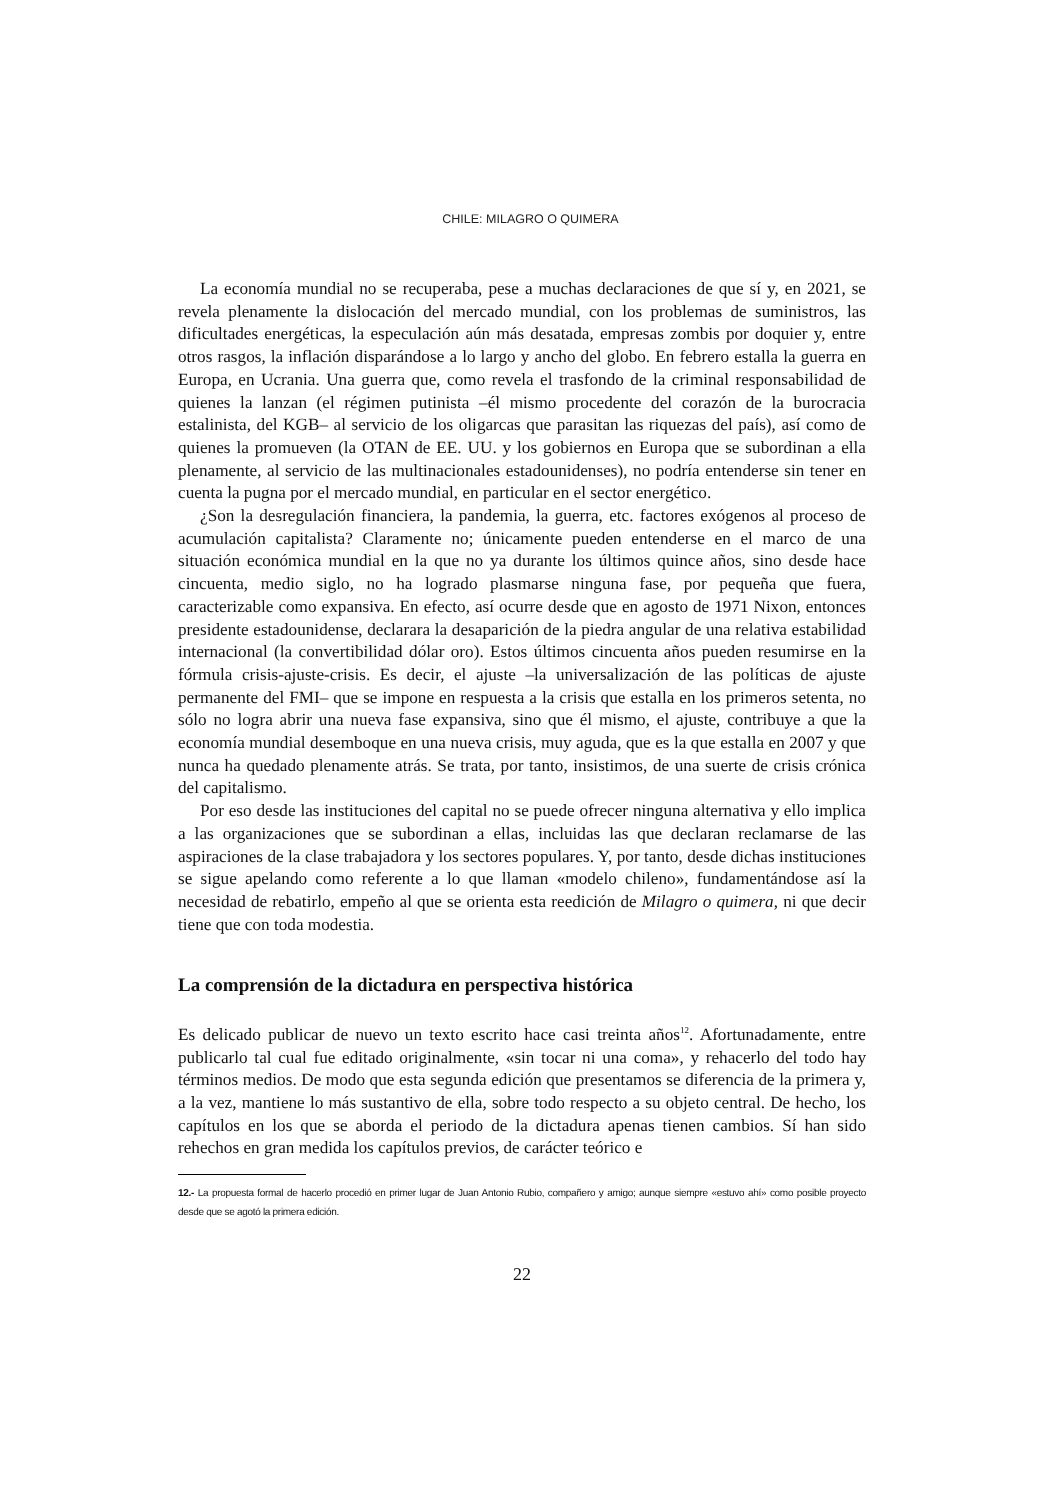CHILE: MILAGRO O QUIMERA
La economía mundial no se recuperaba, pese a muchas declaraciones de que sí y, en 2021, se revela plenamente la dislocación del mercado mundial, con los problemas de suministros, las dificultades energéticas, la especulación aún más desatada, empresas zombis por doquier y, entre otros rasgos, la inflación disparándose a lo largo y ancho del globo. En febrero estalla la guerra en Europa, en Ucrania. Una guerra que, como revela el trasfondo de la criminal responsabilidad de quienes la lanzan (el régimen putinista –él mismo procedente del corazón de la burocracia estalinista, del KGB– al servicio de los oligarcas que parasitan las riquezas del país), así como de quienes la promueven (la OTAN de EE. UU. y los gobiernos en Europa que se subordinan a ella plenamente, al servicio de las multinacionales estadounidenses), no podría entenderse sin tener en cuenta la pugna por el mercado mundial, en particular en el sector energético.
¿Son la desregulación financiera, la pandemia, la guerra, etc. factores exógenos al proceso de acumulación capitalista? Claramente no; únicamente pueden entenderse en el marco de una situación económica mundial en la que no ya durante los últimos quince años, sino desde hace cincuenta, medio siglo, no ha logrado plasmarse ninguna fase, por pequeña que fuera, caracterizable como expansiva. En efecto, así ocurre desde que en agosto de 1971 Nixon, entonces presidente estadounidense, declarara la desaparición de la piedra angular de una relativa estabilidad internacional (la convertibilidad dólar oro). Estos últimos cincuenta años pueden resumirse en la fórmula crisis-ajuste-crisis. Es decir, el ajuste –la universalización de las políticas de ajuste permanente del FMI– que se impone en respuesta a la crisis que estalla en los primeros setenta, no sólo no logra abrir una nueva fase expansiva, sino que él mismo, el ajuste, contribuye a que la economía mundial desemboque en una nueva crisis, muy aguda, que es la que estalla en 2007 y que nunca ha quedado plenamente atrás. Se trata, por tanto, insistimos, de una suerte de crisis crónica del capitalismo.
Por eso desde las instituciones del capital no se puede ofrecer ninguna alternativa y ello implica a las organizaciones que se subordinan a ellas, incluidas las que declaran reclamarse de las aspiraciones de la clase trabajadora y los sectores populares. Y, por tanto, desde dichas instituciones se sigue apelando como referente a lo que llaman «modelo chileno», fundamentándose así la necesidad de rebatirlo, empeño al que se orienta esta reedición de Milagro o quimera, ni que decir tiene que con toda modestia.
La comprensión de la dictadura en perspectiva histórica
Es delicado publicar de nuevo un texto escrito hace casi treinta años<sup>12</sup>. Afortunadamente, entre publicarlo tal cual fue editado originalmente, «sin tocar ni una coma», y rehacerlo del todo hay términos medios. De modo que esta segunda edición que presentamos se diferencia de la primera y, a la vez, mantiene lo más sustantivo de ella, sobre todo respecto a su objeto central. De hecho, los capítulos en los que se aborda el periodo de la dictadura apenas tienen cambios. Sí han sido rehechos en gran medida los capítulos previos, de carácter teórico e
12.- La propuesta formal de hacerlo procedió en primer lugar de Juan Antonio Rubio, compañero y amigo; aunque siempre «estuvo ahí» como posible proyecto desde que se agotó la primera edición.
22